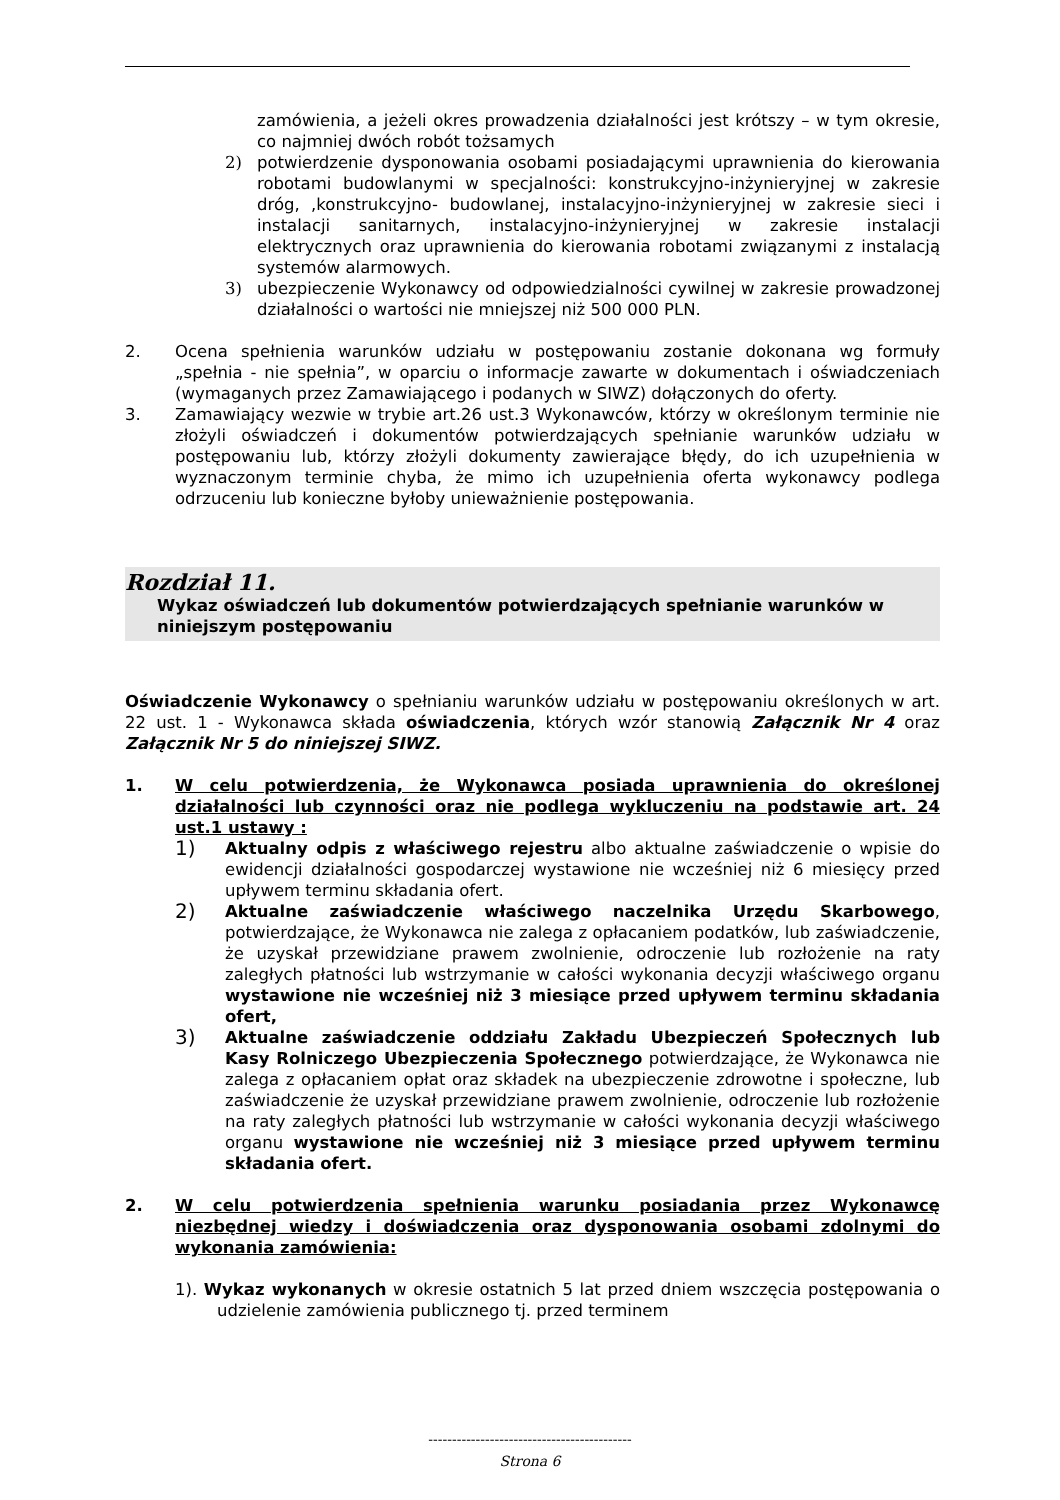zamówienia, a jeżeli okres prowadzenia działalności jest krótszy – w tym okresie, co najmniej dwóch robót tożsamych
2) potwierdzenie dysponowania osobami posiadającymi uprawnienia do kierowania robotami budowlanymi w specjalności: konstrukcyjno-inżynieryjnej w zakresie dróg, ,konstrukcyjno- budowlanej, instalacyjno-inżynieryjnej w zakresie sieci i instalacji sanitarnych, instalacyjno-inżynieryjnej w zakresie instalacji elektrycznych oraz uprawnienia do kierowania robotami związanymi z instalacją systemów alarmowych.
3) ubezpieczenie Wykonawcy od odpowiedzialności cywilnej w zakresie prowadzonej działalności o wartości nie mniejszej niż 500 000 PLN.
2. Ocena spełnienia warunków udziału w postępowaniu zostanie dokonana wg formuły „spełnia - nie spełnia”, w oparciu o informacje zawarte w dokumentach i oświadczeniach (wymaganych przez Zamawiającego i podanych w SIWZ) dołączonych do oferty.
3. Zamawiający wezwie w trybie art.26 ust.3 Wykonawców, którzy w określonym terminie nie złożyli oświadczeń i dokumentów potwierdzających spełnianie warunków udziału w postępowaniu lub, którzy złożyli dokumenty zawierające błędy, do ich uzupełnienia w wyznaczonym terminie chyba, że mimo ich uzupełnienia oferta wykonawcy podlega odrzuceniu lub konieczne byłoby unieważnienie postępowania.
Rozdział 11.
Wykaz oświadczeń lub dokumentów potwierdzających spełnianie warunków w niniejszym postępowaniu
Oświadczenie Wykonawcy o spełnianiu warunków udziału w postępowaniu określonych w art. 22 ust. 1 - Wykonawca składa oświadczenia, których wzór stanowią Załącznik Nr 4 oraz Załącznik Nr 5 do niniejszej SIWZ.
1. W celu potwierdzenia, że Wykonawca posiada uprawnienia do określonej działalności lub czynności oraz nie podlega wykluczeniu na podstawie art. 24 ust.1 ustawy :
1)
Aktualny odpis z właściwego rejestru albo aktualne zaświadczenie o wpisie do ewidencji działalności gospodarczej wystawione nie wcześniej niż 6 miesięcy przed upływem terminu składania ofert.
2)
Aktualne zaświadczenie właściwego naczelnika Urzędu Skarbowego, potwierdzające, że Wykonawca nie zalega z opłacaniem podatków, lub zaświadczenie, że uzyskał przewidziane prawem zwolnienie, odroczenie lub rozłożenie na raty zaległych płatności lub wstrzymanie w całości wykonania decyzji właściwego organu wystawione nie wcześniej niż 3 miesiące przed upływem terminu składania ofert,
3)
Aktualne zaświadczenie oddziału Zakładu Ubezpieczeń Społecznych lub Kasy Rolniczego Ubezpieczenia Społecznego potwierdzające, że Wykonawca nie zalega z opłacaniem opłat oraz składek na ubezpieczenie zdrowotne i społeczne, lub zaświadczenie że uzyskał przewidziane prawem zwolnienie, odroczenie lub rozłożenie na raty zaległych płatności lub wstrzymanie w całości wykonania decyzji właściwego organu wystawione nie wcześniej niż 3 miesiące przed upływem terminu składania ofert.
2. W celu potwierdzenia spełnienia warunku posiadania przez Wykonawcę niezbędnej wiedzy i doświadczenia oraz dysponowania osobami zdolnymi do wykonania zamówienia:
1). Wykaz wykonanych w okresie ostatnich 5 lat przed dniem wszczęcia postępowania o udzielenie zamówienia publicznego tj. przed terminem
-------------------------------------------
Strona 6